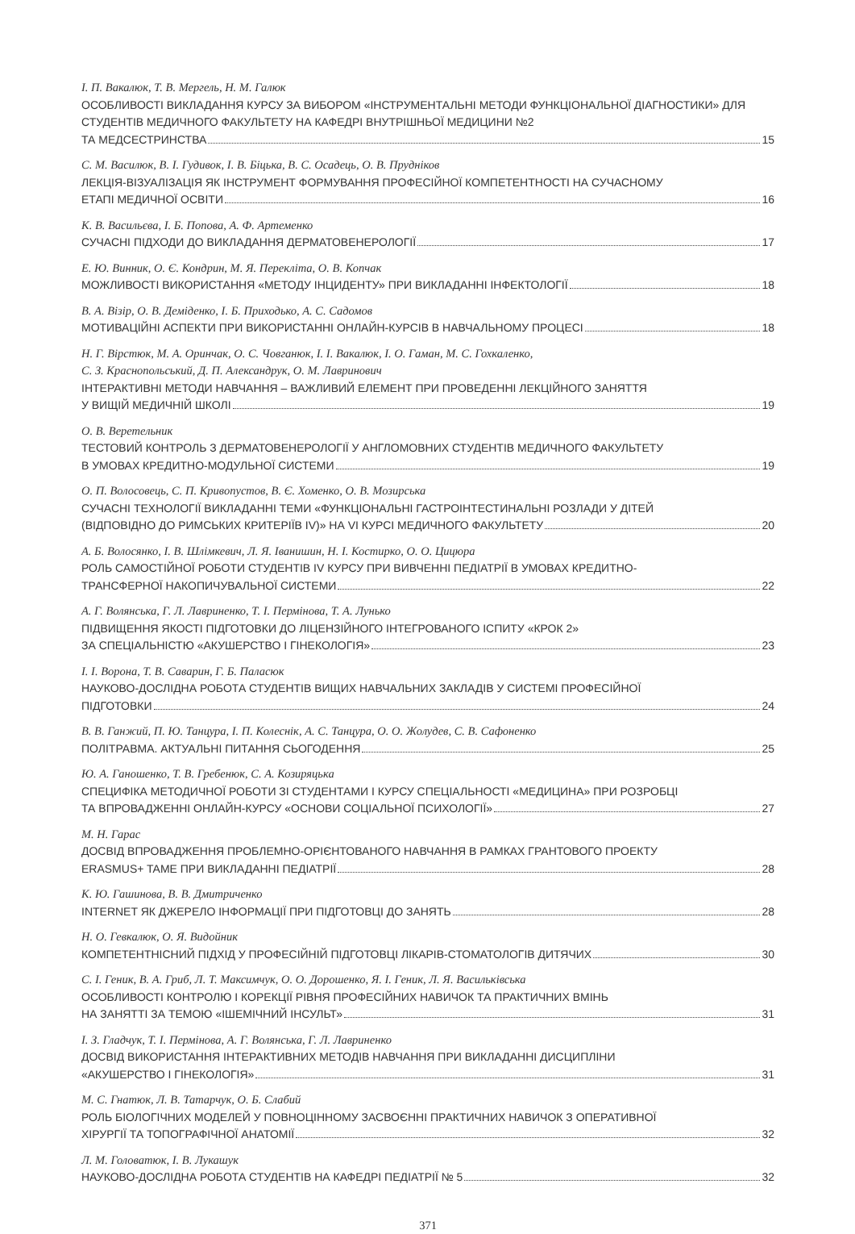І. П. Вакалюк, Т. В. Мергель, Н. М. Галюк
ОСОБЛИВОСТІ ВИКЛАДАННЯ КУРСУ ЗА ВИБОРОМ «ІНСТРУМЕНТАЛЬНІ МЕТОДИ ФУНКЦІОНАЛЬНОЇ ДІАГНОСТИКИ» ДЛЯ СТУДЕНТІВ МЕДИЧНОГО ФАКУЛЬТЕТУ НА КАФЕДРІ ВНУТРІШНЬОЇ МЕДИЦИНИ №2
ТА МЕДСЕСТРИНСТВА 15
С. М. Василюк, В. І. Гудивок, І. В. Біцька, В. С. Осадець, О. В. Прудніков
ЛЕКЦІЯ-ВІЗУАЛІЗАЦІЯ ЯК ІНСТРУМЕНТ ФОРМУВАННЯ ПРОФЕСІЙНОЇ КОМПЕТЕНТНОСТІ НА СУЧАСНОМУ
ЕТАПІ МЕДИЧНОЇ ОСВІТИ 16
К. В. Васильєва, І. Б. Попова, А. Ф. Артеменко
СУЧАСНІ ПІДХОДИ ДО ВИКЛАДАННЯ ДЕРМАТОВЕНЕРОЛОГІЇ 17
Е. Ю. Винник, О. Є. Кондрин, М. Я. Перекліта, О. В. Копчак
МОЖЛИВОСТІ ВИКОРИСТАННЯ «МЕТОДУ ІНЦИДЕНТУ» ПРИ ВИКЛАДАННІ ІНФЕКТОЛОГІЇ 18
В. А. Візір, О. В. Деміденко, І. Б. Приходько, А. С. Садомов
МОТИВАЦІЙНІ АСПЕКТИ ПРИ ВИКОРИСТАННІ ОНЛАЙН-КУРСІВ В НАВЧАЛЬНОМУ ПРОЦЕСІ 18
Н. Г. Вірстюк, М. А. Оринчак, О. С. Човганюк, І. І. Вакалюк, І. О. Гаман, М. С. Гохкаленко,
С. З. Краснопольський, Д. П. Александрук, О. М. Лавринович
ІНТЕРАКТИВНІ МЕТОДИ НАВЧАННЯ – ВАЖЛИВИЙ ЕЛЕМЕНТ ПРИ ПРОВЕДЕННІ ЛЕКЦІЙНОГО ЗАНЯТТЯ
У ВИЩІЙ МЕДИЧНІЙ ШКОЛІ 19
О. В. Веретельник
ТЕСТОВИЙ КОНТРОЛЬ З ДЕРМАТОВЕНЕРОЛОГІЇ У АНГЛОМОВНИХ СТУДЕНТІВ МЕДИЧНОГО ФАКУЛЬТЕТУ
В УМОВАХ КРЕДИТНО-МОДУЛЬНОЇ СИСТЕМИ 19
О. П. Волосовець, С. П. Кривопустов, В. Є. Хоменко, О. В. Мозирська
СУЧАСНІ ТЕХНОЛОГІЇ ВИКЛАДАННІ ТЕМИ «ФУНКЦІОНАЛЬНІ ГАСТРОІНТЕСТИНАЛЬНІ РОЗЛАДИ У ДІТЕЙ
(ВІДПОВІДНО ДО РИМСЬКИХ КРИТЕРІЇВ IV)» НА VI КУРСІ МЕДИЧНОГО ФАКУЛЬТЕТУ 20
А. Б. Волосянко, І. В. Шлімкевич, Л. Я. Іванишин, Н. І. Костирко, О. О. Цицюра
РОЛЬ САМОСТІЙНОЇ РОБОТИ СТУДЕНТІВ IV КУРСУ ПРИ ВИВЧЕННІ ПЕДІАТРІЇ В УМОВАХ КРЕДИТНО-
ТРАНСФЕРНОЇ НАКОПИЧУВАЛЬНОЇ СИСТЕМИ 22
А. Г. Волянська, Г. Л. Лавриненко, Т. І. Пермінова, Т. А. Лунько
ПІДВИЩЕННЯ ЯКОСТІ ПІДГОТОВКИ ДО ЛІЦЕНЗІЙНОГО ІНТЕГРОВАНОГО ІСПИТУ «КРОК 2»
ЗА СПЕЦІАЛЬНІСТЮ «АКУШЕРСТВО І ГІНЕКОЛОГІЯ» 23
І. І. Ворона, Т. В. Саварин, Г. Б. Паласюк
НАУКОВО-ДОСЛІДНА РОБОТА СТУДЕНТІВ ВИЩИХ НАВЧАЛЬНИХ ЗАКЛАДІВ У СИСТЕМІ ПРОФЕСІЙНОЇ
ПІДГОТОВКИ 24
В. В. Ганжий, П. Ю. Танцура, І. П. Колеснік, А. С. Танцура, О. О. Жолудев, С. В. Сафоненко
ПОЛІТРАВМА. АКТУАЛЬНІ ПИТАННЯ СЬОГОДЕННЯ 25
Ю. А. Ганошенко, Т. В. Гребенюк, С. А. Козиряцька
СПЕЦИФІКА МЕТОДИЧНОЇ РОБОТИ ЗІ СТУДЕНТАМИ І КУРСУ СПЕЦІАЛЬНОСТІ «МЕДИЦИНА» ПРИ РОЗРОБЦІ
ТА ВПРОВАДЖЕННІ ОНЛАЙН-КУРСУ «ОСНОВИ СОЦІАЛЬНОЇ ПСИХОЛОГІЇ» 27
М. Н. Гарас
ДОСВІД ВПРОВАДЖЕННЯ ПРОБЛЕМНО-ОРІЄНТОВАНОГО НАВЧАННЯ В РАМКАХ ГРАНТОВОГО ПРОЕКТУ
ERASMUS+ TAME ПРИ ВИКЛАДАННІ ПЕДІАТРІЇ 28
К. Ю. Гашинова, В. В. Дмитриченко
INTERNET ЯК ДЖЕРЕЛО ІНФОРМАЦІЇ ПРИ ПІДГОТОВЦІ ДО ЗАНЯТЬ 28
Н. О. Гевкалюк, О. Я. Видойник
КОМПЕТЕНТНІСНИЙ ПІДХІД У ПРОФЕСІЙНІЙ ПІДГОТОВЦІ ЛІКАРІВ-СТОМАТОЛОГІВ ДИТЯЧИХ 30
С. І. Геник, В. А. Гриб, Л. Т. Максимчук, О. О. Дорошенко, Я. І. Геник, Л. Я. Васильківська
ОСОБЛИВОСТІ КОНТРОЛЮ І КОРЕКЦІЇ РІВНЯ ПРОФЕСІЙНИХ НАВИЧОК ТА ПРАКТИЧНИХ ВМІНЬ
НА ЗАНЯТТІ ЗА ТЕМОЮ «ІШЕМІЧНИЙ ІНСУЛЬТ» 31
І. З. Гладчук, Т. І. Пермінова, А. Г. Волянська, Г. Л. Лавриненко
ДОСВІД ВИКОРИСТАННЯ ІНТЕРАКТИВНИХ МЕТОДІВ НАВЧАННЯ ПРИ ВИКЛАДАННІ ДИСЦИПЛІНИ
«АКУШЕРСТВО І ГІНЕКОЛОГІЯ» 31
М. С. Гнатюк, Л. В. Татарчук, О. Б. Слабий
РОЛЬ БІОЛОГІЧНИХ МОДЕЛЕЙ У ПОВНОЦІННОМУ ЗАСВОЄННІ ПРАКТИЧНИХ НАВИЧОК З ОПЕРАТИВНОЇ
ХІРУРГІЇ ТА ТОПОГРАФІЧНОЇ АНАТОМІЇ 32
Л. М. Головатюк, І. В. Лукашук
НАУКОВО-ДОСЛІДНА РОБОТА СТУДЕНТІВ НА КАФЕДРІ ПЕДІАТРІЇ № 5 32
371